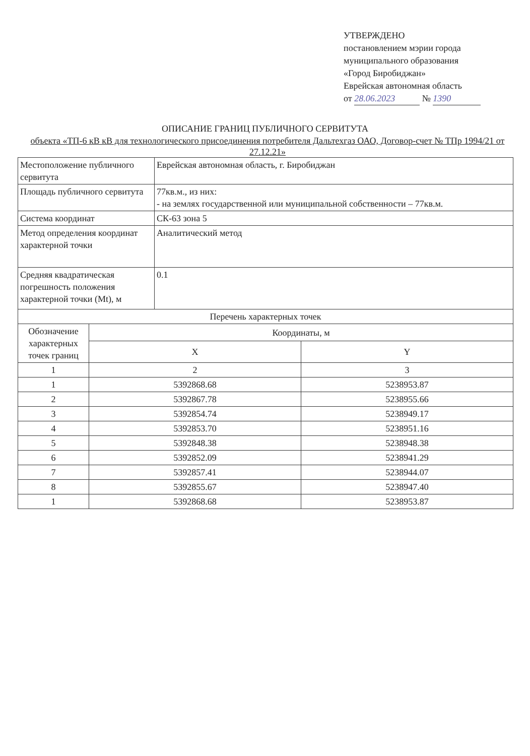УТВЕРЖДЕНО
постановлением мэрии города
муниципального образования
«Город Биробиджан»
Еврейская автономная область
от 28.06.2023 № 1390
ОПИСАНИЕ ГРАНИЦ ПУБЛИЧНОГО СЕРВИТУТА
объекта «ТП-6 кВ кВ для технологического присоединения потребителя Дальтехгаз ОАО, Договор-счет № ТПр 1994/21 от 27.12.21»
| Местоположение публичного сервитута | Еврейская автономная область, г. Биробиджан |
| Площадь публичного сервитута | 77кв.м., из них: - на землях государственной или муниципальной собственности – 77кв.м. |
| Система координат | СК-63 зона 5 |
| Метод определения координат характерной точки | Аналитический метод |
| Средняя квадратическая погрешность положения характерной точки (Mt), м | 0.1 |
| Перечень характерных точек | |
| Обозначение характерных точек границ | Координаты, м | |
| --- | --- | --- |
| | X | Y |
| 1 | 2 | 3 |
| 1 | 5392868.68 | 5238953.87 |
| 2 | 5392867.78 | 5238955.66 |
| 3 | 5392854.74 | 5238949.17 |
| 4 | 5392853.70 | 5238951.16 |
| 5 | 5392848.38 | 5238948.38 |
| 6 | 5392852.09 | 5238941.29 |
| 7 | 5392857.41 | 5238944.07 |
| 8 | 5392855.67 | 5238947.40 |
| 1 | 5392868.68 | 5238953.87 |